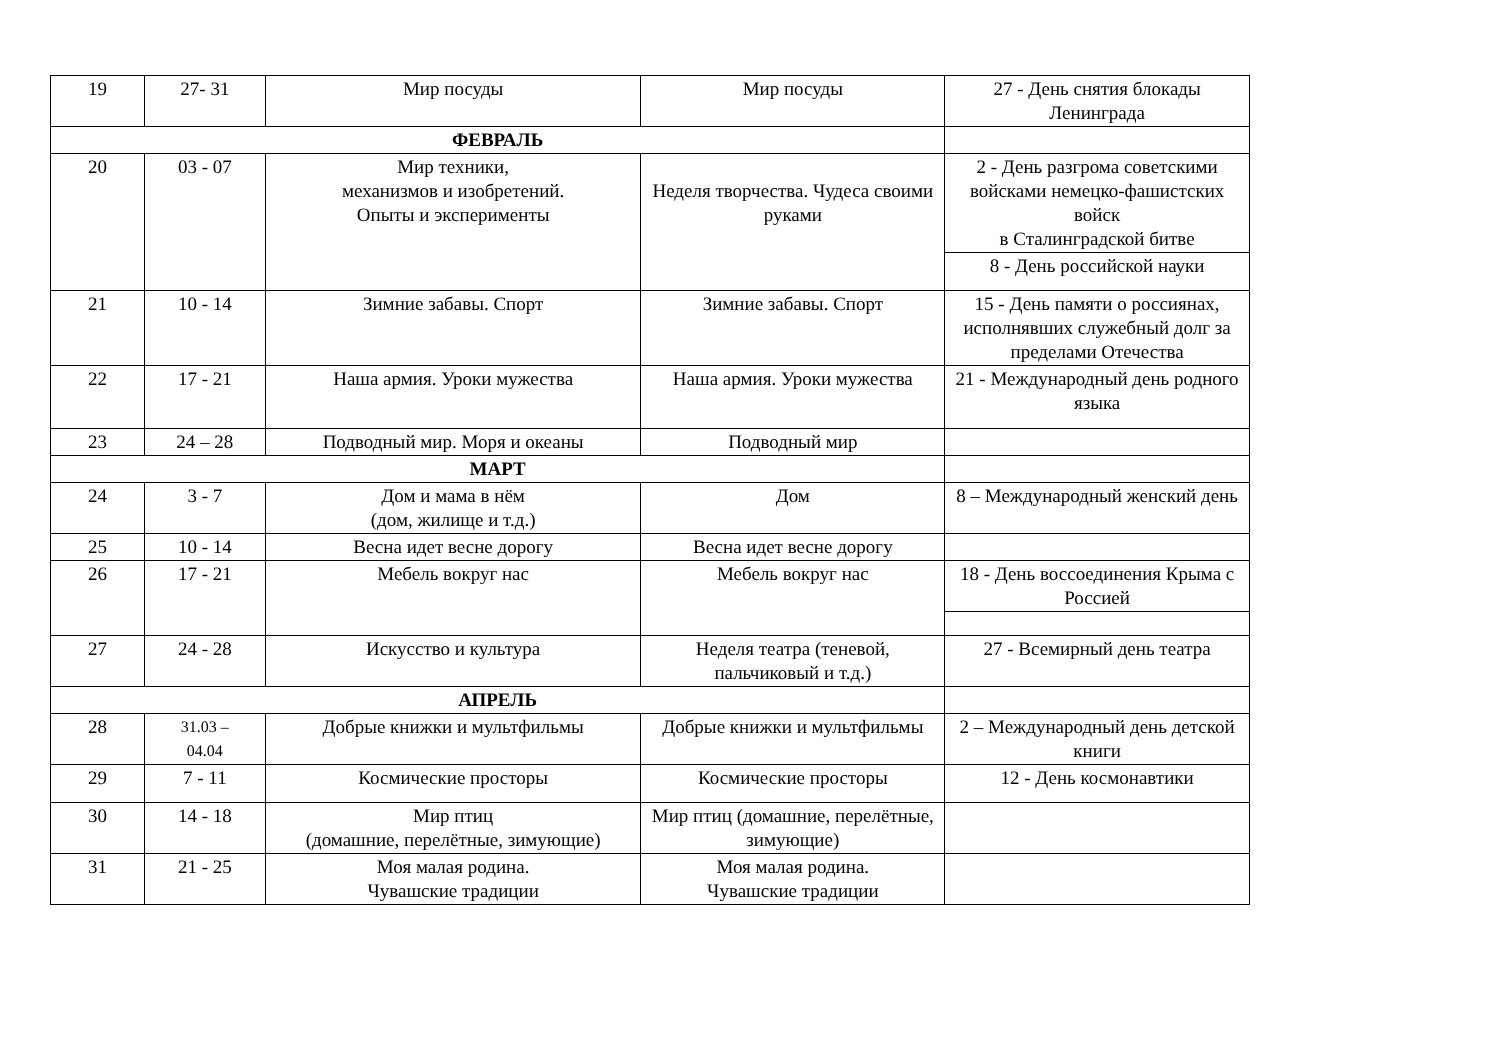| 19 | 27- 31 | Мир посуды | Мир посуды | 27 - День снятия блокады Ленинграда |
| ФЕВРАЛЬ | | | | |
| 20 | 03 - 07 | Мир техники, механизмов и изобретений. Опыты и эксперименты | Неделя творчества. Чудеса своими руками | 2 - День разгрома советскими войсками немецко-фашистских войск в Сталинградской битве |
| | | | | 8 - День российской науки |
| 21 | 10 - 14 | Зимние забавы. Спорт | Зимние забавы. Спорт | 15 - День памяти о россиянах, исполнявших служебный долг за пределами Отечества |
| 22 | 17 - 21 | Наша армия. Уроки мужества | Наша армия. Уроки мужества | 21 - Международный день родного языка |
| 23 | 24 – 28 | Подводный мир. Моря и океаны | Подводный мир | |
| МАРТ | | | | |
| 24 | 3 - 7 | Дом и мама в нём (дом, жилище и т.д.) | Дом | 8 – Международный женский день |
| 25 | 10 - 14 | Весна идет весне дорогу | Весна идет весне дорогу | |
| 26 | 17 - 21 | Мебель вокруг нас | Мебель вокруг нас | 18 - День воссоединения Крыма с Россией |
| 27 | 24 - 28 | Искусство и культура | Неделя театра (теневой, пальчиковый и т.д.) | 27 - Всемирный день театра |
| АПРЕЛЬ | | | | |
| 28 | 31.03 – 04.04 | Добрые книжки и мультфильмы | Добрые книжки и мультфильмы | 2 – Международный день детской книги |
| 29 | 7 - 11 | Космические просторы | Космические просторы | 12 - День космонавтики |
| 30 | 14 - 18 | Мир птиц (домашние, перелётные, зимующие) | Мир птиц (домашние, перелётные, зимующие) | |
| 31 | 21 - 25 | Моя малая родина. Чувашские традиции | Моя малая родина. Чувашские традиции | |